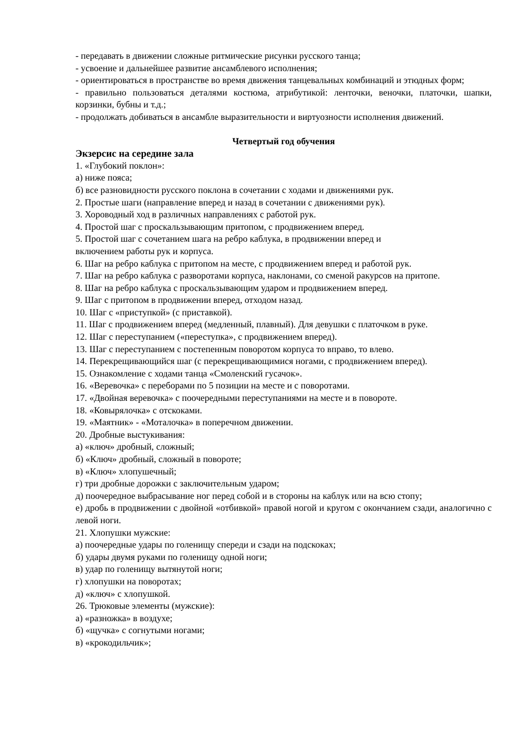- передавать в движении сложные ритмические рисунки русского танца;
- усвоение и дальнейшее развитие ансамблевого исполнения;
- ориентироваться в пространстве во время движения танцевальных комбинаций и этюдных форм;
- правильно пользоваться деталями костюма, атрибутикой: ленточки, веночки, платочки, шапки, корзинки, бубны и т.д.;
- продолжать добиваться в ансамбле выразительности и виртуозности исполнения движений.
Четвертый год обучения
Экзерсис на середине зала
1. «Глубокий поклон»:
а) ниже пояса;
б) все разновидности русского поклона в сочетании с ходами и движениями рук.
2. Простые шаги (направление вперед и назад в сочетании с движениями рук).
3. Хороводный ход в различных направлениях с работой рук.
4. Простой шаг с проскальзывающим притопом, с продвижением вперед.
5. Простой шаг с сочетанием шага на ребро каблука, в продвижении вперед и
включением работы рук и корпуса.
6. Шаг на ребро каблука с притопом на месте, с продвижением вперед и работой рук.
7. Шаг на ребро каблука с разворотами корпуса, наклонами, со сменой ракурсов на притопе.
8. Шаг на ребро каблука с проскальзывающим ударом и продвижением вперед.
9. Шаг с притопом в продвижении вперед, отходом назад.
10. Шаг с «приступкой» (с приставкой).
11. Шаг с продвижением вперед (медленный, плавный). Для девушки с платочком в руке.
12. Шаг с переступанием («переступка», с продвижением вперед).
13. Шаг с переступанием с постепенным поворотом корпуса то вправо, то влево.
14. Перекрещивающийся шаг (с перекрещивающимися ногами, с продвижением вперед).
15. Ознакомление с ходами танца «Смоленский гусачок».
16. «Веревочка» с переборами по 5 позиции на месте и с поворотами.
17. «Двойная веревочка» с поочередными переступаниями на месте и в повороте.
18. «Ковырялочка» с отскоками.
19. «Маятник» - «Моталочка» в поперечном движении.
20. Дробные выстукивания:
а) «ключ» дробный, сложный;
б) «Ключ» дробный, сложный в повороте;
в) «Ключ» хлопушечный;
г) три дробные дорожки с заключительным ударом;
д) поочередное выбрасывание ног перед собой и в стороны на каблук или на всю стопу;
е) дробь в продвижении с двойной «отбивкой» правой ногой и кругом с окончанием сзади, аналогично с левой ноги.
21. Хлопушки мужские:
а) поочередные удары по голенищу спереди и сзади на подскоках;
б) удары двумя руками по голенищу одной ноги;
в) удар по голенищу вытянутой ноги;
г) хлопушки на поворотах;
д) «ключ» с хлопушкой.
26. Трюковые элементы (мужские):
а) «разножка» в воздухе;
б) «щучка» с согнутыми ногами;
в) «крокодильчик»;